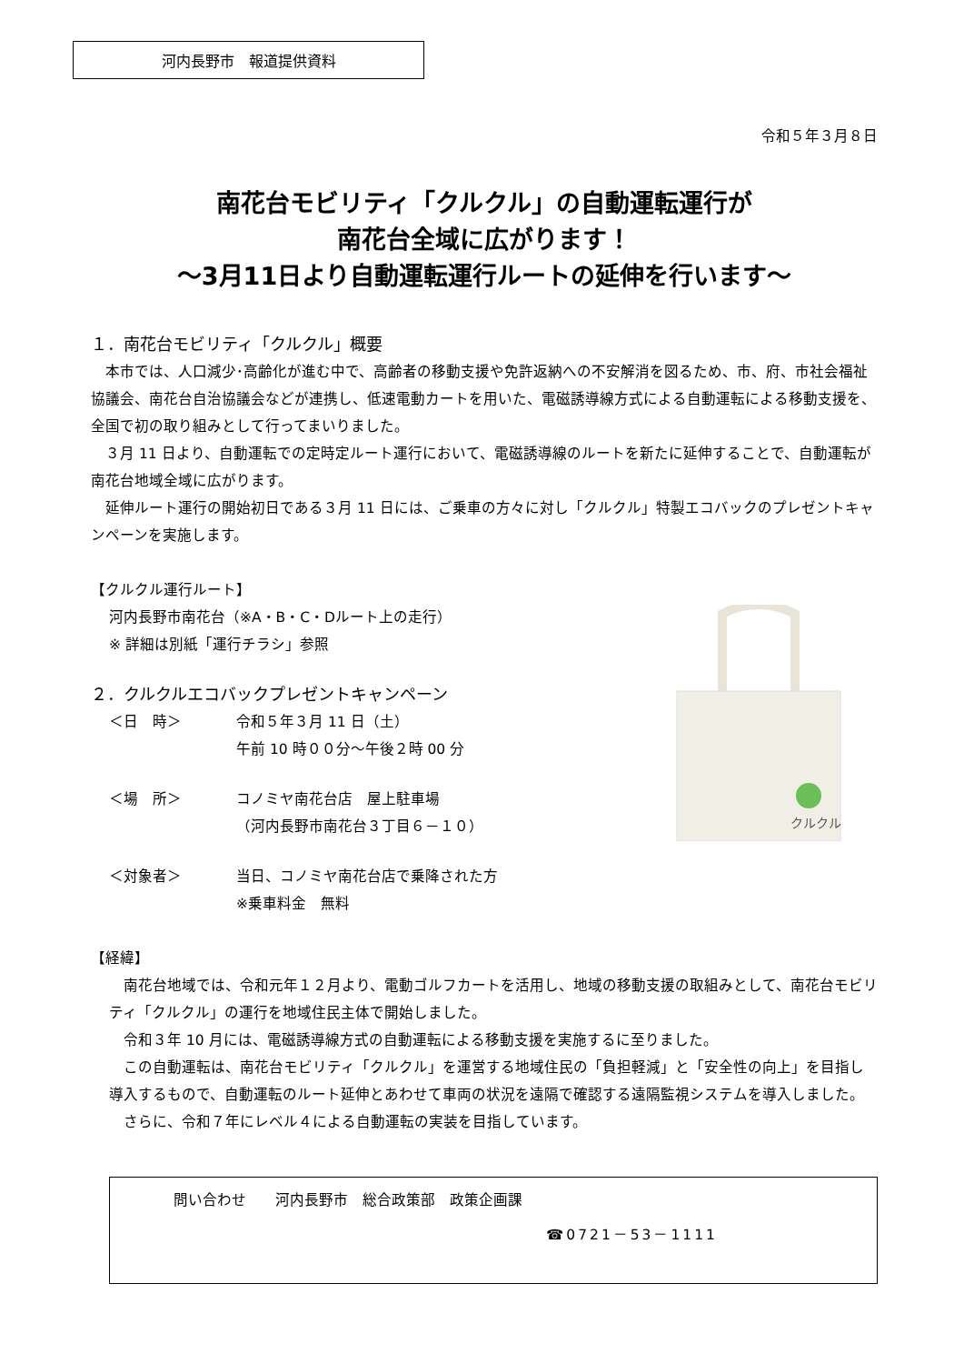河内長野市　報道提供資料
令和５年３月８日
南花台モビリティ「クルクル」の自動運転運行が
南花台全域に広がります！
～3月11日より自動運転運行ルートの延伸を行います～
１．南花台モビリティ「クルクル」概要
　本市では、人口減少･高齢化が進む中で、高齢者の移動支援や免許返納への不安解消を図るため、市、府、市社会福祉協議会、南花台自治協議会などが連携し、低速電動カートを用いた、電磁誘導線方式による自動運転による移動支援を、全国で初の取り組みとして行ってまいりました。
　３月 11 日より、自動運転での定時定ルート運行において、電磁誘導線のルートを新たに延伸することで、自動運転が南花台地域全域に広がります。
　延伸ルート運行の開始初日である３月 11 日には、ご乗車の方々に対し「クルクル」特製エコバックのプレゼントキャンペーンを実施します。
【クルクル運行ルート】
河内長野市南花台（※A・B・C・Dルート上の走行）
※ 詳細は別紙「運行チラシ」参照
２．クルクルエコバックプレゼントキャンペーン
＜日　時＞ 令和５年３月 11 日（土）
午前 10 時００分～午後２時 00 分
＜場　所＞ コノミヤ南花台店　屋上駐車場
（河内長野市南花台３丁目６－１０）
＜対象者＞ 当日、コノミヤ南花台店で乗降された方
※乗車料金　無料
クルクル
【経緯】
　南花台地域では、令和元年１２月より、電動ゴルフカートを活用し、地域の移動支援の取組みとして、南花台モビリティ「クルクル」の運行を地域住民主体で開始しました。
　令和３年 10 月には、電磁誘導線方式の自動運転による移動支援を実施するに至りました。
　この自動運転は、南花台モビリティ「クルクル」を運営する地域住民の「負担軽減」と「安全性の向上」を目指し導入するもので、自動運転のルート延伸とあわせて車両の状況を遠隔で確認する遠隔監視システムを導入しました。
　さらに、令和７年にレベル４による自動運転の実装を目指しています。
問い合わせ　　河内長野市　総合政策部　政策企画課
☎0721－53－1111